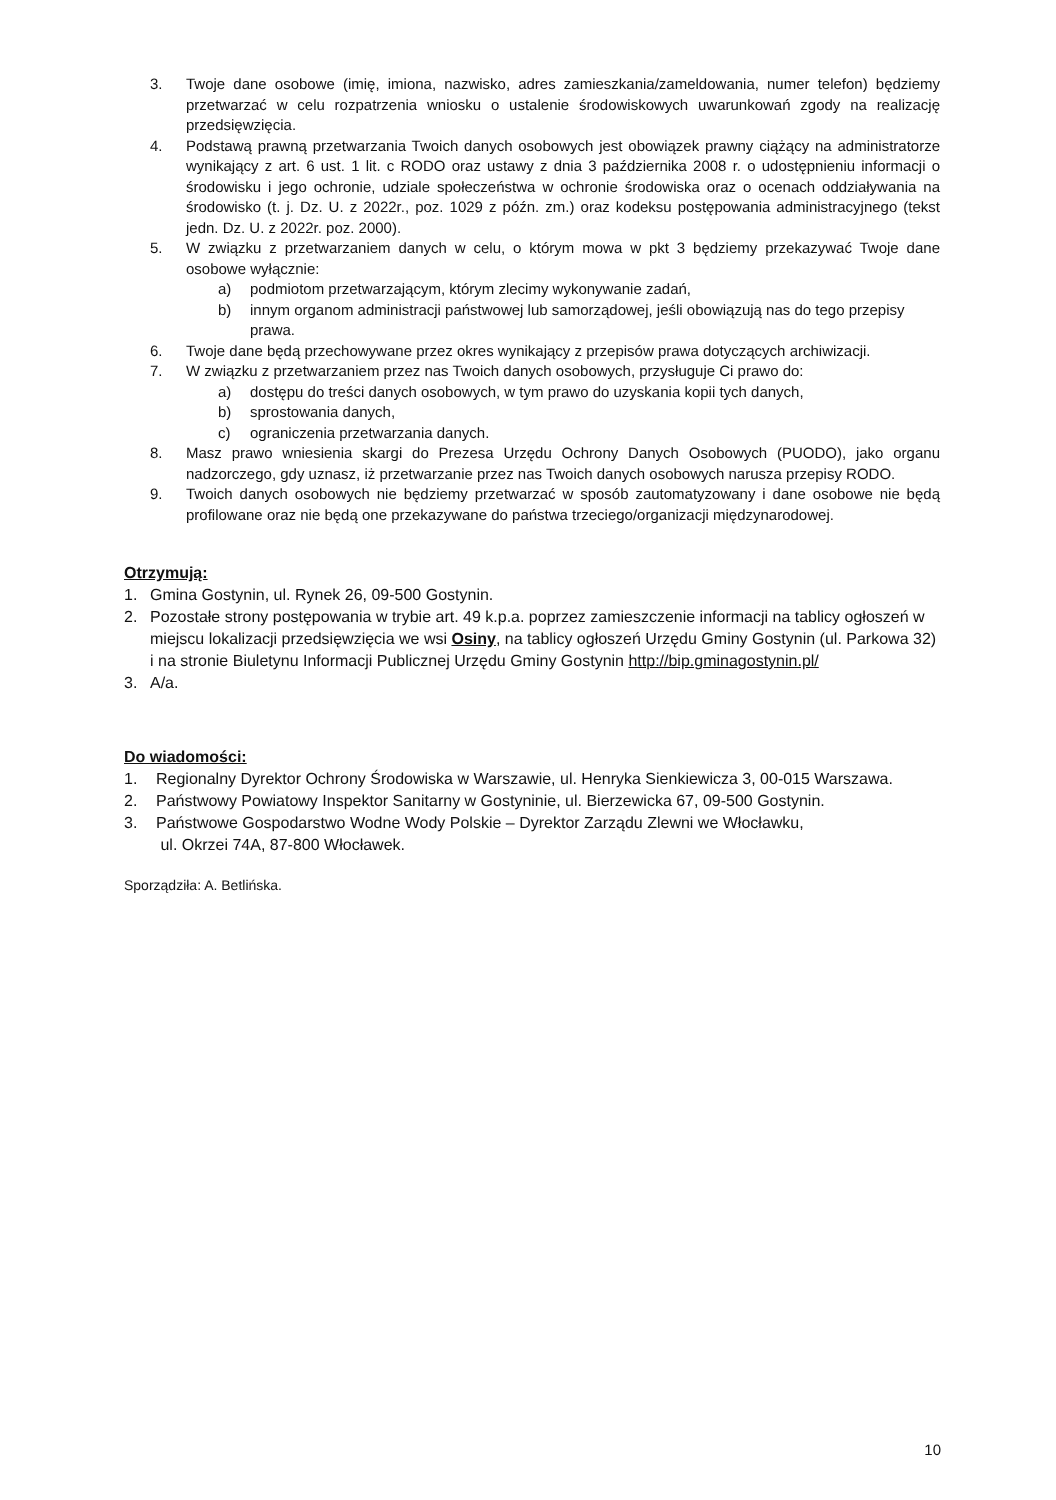3. Twoje dane osobowe (imię, imiona, nazwisko, adres zamieszkania/zameldowania, numer telefon) będziemy przetwarzać w celu rozpatrzenia wniosku o ustalenie środowiskowych uwarunkowań zgody na realizację przedsięwzięcia.
4. Podstawą prawną przetwarzania Twoich danych osobowych jest obowiązek prawny ciążący na administratorze wynikający z art. 6 ust. 1 lit. c RODO oraz ustawy z dnia 3 października 2008 r. o udostępnieniu informacji o środowisku i jego ochronie, udziale społeczeństwa w ochronie środowiska oraz o ocenach oddziaływania na środowisko (t. j. Dz. U. z 2022r., poz. 1029 z późn. zm.) oraz kodeksu postępowania administracyjnego (tekst jedn. Dz. U. z 2022r. poz. 2000).
5. W związku z przetwarzaniem danych w celu, o którym mowa w pkt 3 będziemy przekazywać Twoje dane osobowe wyłącznie:
a) podmiotom przetwarzającym, którym zlecimy wykonywanie zadań,
b) innym organom administracji państwowej lub samorządowej, jeśli obowiązują nas do tego przepisy prawa.
6. Twoje dane będą przechowywane przez okres wynikający z przepisów prawa dotyczących archiwizacji.
7. W związku z przetwarzaniem przez nas Twoich danych osobowych, przysługuje Ci prawo do:
a) dostępu do treści danych osobowych, w tym prawo do uzyskania kopii tych danych,
b) sprostowania danych,
c) ograniczenia przetwarzania danych.
8. Masz prawo wniesienia skargi do Prezesa Urzędu Ochrony Danych Osobowych (PUODO), jako organu nadzorczego, gdy uznasz, iż przetwarzanie przez nas Twoich danych osobowych narusza przepisy RODO.
9. Twoich danych osobowych nie będziemy przetwarzać w sposób zautomatyzowany i dane osobowe nie będą profilowane oraz nie będą one przekazywane do państwa trzeciego/organizacji międzynarodowej.
Otrzymują:
1. Gmina Gostynin, ul. Rynek 26, 09-500 Gostynin.
2. Pozostałe strony postępowania w trybie art. 49 k.p.a. poprzez zamieszczenie informacji na tablicy ogłoszeń w miejscu lokalizacji przedsięwzięcia we wsi Osiny, na tablicy ogłoszeń Urzędu Gminy Gostynin (ul. Parkowa 32) i na stronie Biuletynu Informacji Publicznej Urzędu Gminy Gostynin http://bip.gminagostynin.pl/
3. A/a.
Do wiadomości:
1. Regionalny Dyrektor Ochrony Środowiska w Warszawie, ul. Henryka Sienkiewicza 3, 00-015 Warszawa.
2. Państwowy Powiatowy Inspektor Sanitarny w Gostyninie, ul. Bierzewicka 67, 09-500 Gostynin.
3. Państwowe Gospodarstwo Wodne Wody Polskie – Dyrektor Zarządu Zlewni we Włocławku,
ul. Okrzei 74A, 87-800 Włocławek.
Sporządziła: A. Betlińska.
10